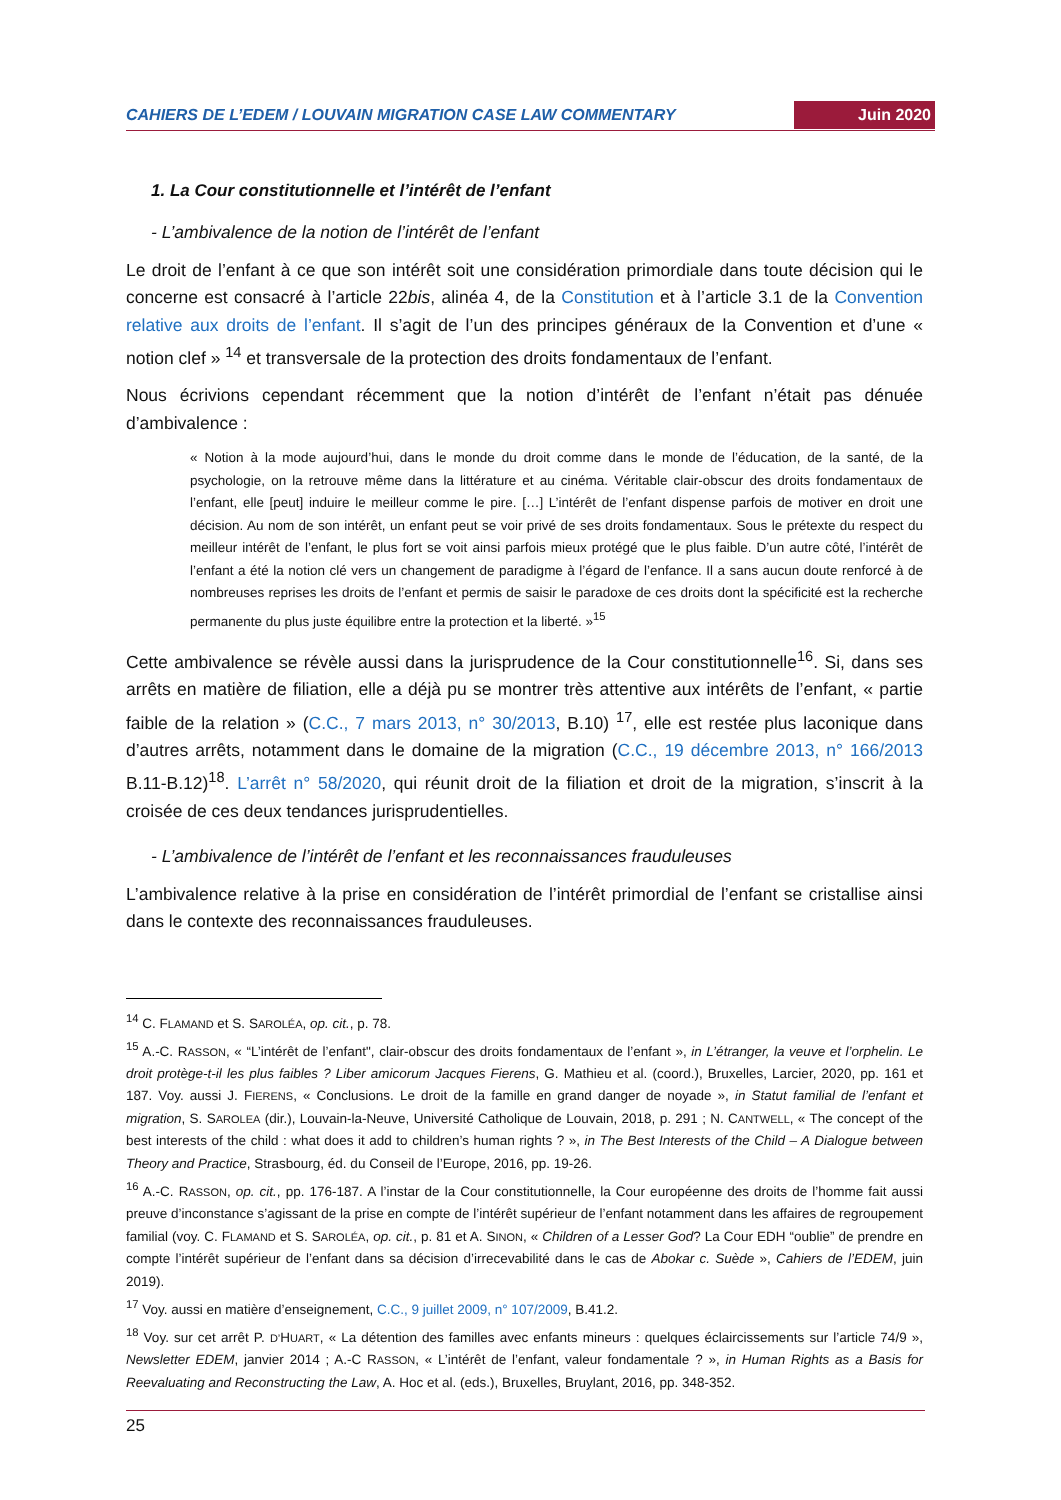CAHIERS DE L’EDEM / LOUVAIN MIGRATION CASE LAW COMMENTARY Juin 2020
1. La Cour constitutionnelle et l’intérêt de l’enfant
- L’ambivalence de la notion de l’intérêt de l’enfant
Le droit de l’enfant à ce que son intérêt soit une considération primordiale dans toute décision qui le concerne est consacré à l’article 22bis, alinéa 4, de la Constitution et à l’article 3.1 de la Convention relative aux droits de l’enfant. Il s’agit de l’un des principes généraux de la Convention et d’une « notion clef » <sup>14</sup> et transversale de la protection des droits fondamentaux de l’enfant.
Nous écrivions cependant récemment que la notion d’intérêt de l’enfant n’était pas dénuée d’ambivalence :
« Notion à la mode aujourd’hui, dans le monde du droit comme dans le monde de l’éducation, de la santé, de la psychologie, on la retrouve même dans la littérature et au cinéma. Véritable clair-obscur des droits fondamentaux de l’enfant, elle [peut] induire le meilleur comme le pire. […] L’intérêt de l’enfant dispense parfois de motiver en droit une décision. Au nom de son intérêt, un enfant peut se voir privé de ses droits fondamentaux. Sous le prétexte du respect du meilleur intérêt de l’enfant, le plus fort se voit ainsi parfois mieux protégé que le plus faible. D’un autre côté, l’intérêt de l’enfant a été la notion clé vers un changement de paradigme à l’égard de l’enfance. Il a sans aucun doute renforcé à de nombreuses reprises les droits de l’enfant et permis de saisir le paradoxe de ces droits dont la spécificité est la recherche permanente du plus juste équilibre entre la protection et la liberté. »<sup>15</sup>
Cette ambivalence se révèle aussi dans la jurisprudence de la Cour constitutionnelle<sup>16</sup>. Si, dans ses arrêts en matière de filiation, elle a déjà pu se montrer très attentive aux intérêts de l’enfant, « partie faible de la relation » (C.C., 7 mars 2013, n° 30/2013, B.10) <sup>17</sup>, elle est restée plus laconique dans d’autres arrêts, notamment dans le domaine de la migration (C.C., 19 décembre 2013, n° 166/2013 B.11-B.12)<sup>18</sup>. L’arrêt n° 58/2020, qui réunit droit de la filiation et droit de la migration, s’inscrit à la croisée de ces deux tendances jurisprudentielles.
- L’ambivalence de l’intérêt de l’enfant et les reconnaissances frauduleuses
L’ambivalence relative à la prise en considération de l’intérêt primordial de l’enfant se cristallise ainsi dans le contexte des reconnaissances frauduleuses.
<sup>14</sup> C. FLAMAND et S. SAROLÉA, op. cit., p. 78.
<sup>15</sup> A.-C. RASSON, « “L’intérêt de l’enfant", clair-obscur des droits fondamentaux de l’enfant », in L’étranger, la veuve et l’orphelin. Le droit protège-t-il les plus faibles ? Liber amicorum Jacques Fierens, G. Mathieu et al. (coord.), Bruxelles, Larcier, 2020, pp. 161 et 187. Voy. aussi J. FIERENS, « Conclusions. Le droit de la famille en grand danger de noyade », in Statut familial de l’enfant et migration, S. SAROLEA (dir.), Louvain-la-Neuve, Université Catholique de Louvain, 2018, p. 291 ; N. CANTWELL, « The concept of the best interests of the child : what does it add to children’s human rights ? », in The Best Interests of the Child – A Dialogue between Theory and Practice, Strasbourg, éd. du Conseil de l’Europe, 2016, pp. 19-26.
<sup>16</sup> A.-C. RASSON, op. cit., pp. 176-187. A l’instar de la Cour constitutionnelle, la Cour européenne des droits de l’homme fait aussi preuve d’inconstance s’agissant de la prise en compte de l’intérêt supérieur de l’enfant notamment dans les affaires de regroupement familial (voy. C. FLAMAND et S. SAROLÉA, op. cit., p. 81 et A. SINON, « Children of a Lesser God? La Cour EDH “oublie” de prendre en compte l’intérêt supérieur de l’enfant dans sa décision d’irrecevabilité dans le cas de Abokar c. Suède », Cahiers de l’EDEM, juin 2019).
<sup>17</sup> Voy. aussi en matière d’enseignement, C.C., 9 juillet 2009, n° 107/2009, B.41.2.
<sup>18</sup> Voy. sur cet arrêt P. D’HUART, « La détention des familles avec enfants mineurs : quelques éclaircissements sur l’article 74/9 », Newsletter EDEM, janvier 2014 ; A.-C RASSON, « L’intérêt de l’enfant, valeur fondamentale ? », in Human Rights as a Basis for Reevaluating and Reconstructing the Law, A. Hoc et al. (eds.), Bruxelles, Bruylant, 2016, pp. 348-352.
25